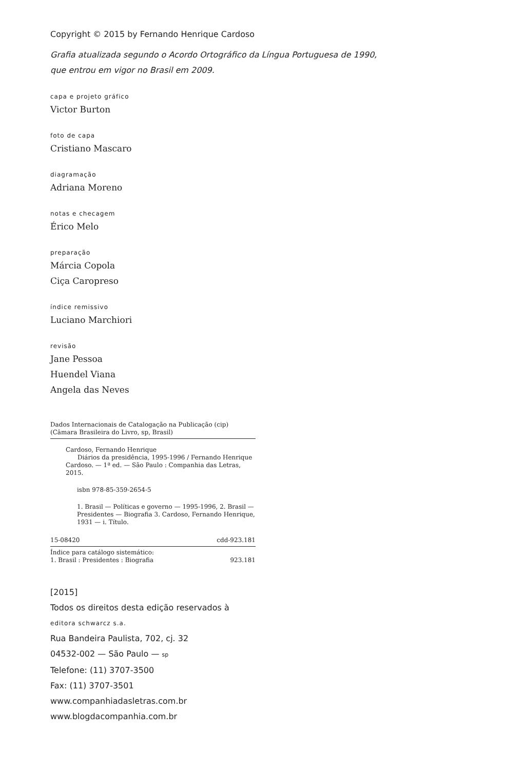Copyright © 2015 by Fernando Henrique Cardoso
Grafia atualizada segundo o Acordo Ortográfico da Língua Portuguesa de 1990,
que entrou em vigor no Brasil em 2009.
capa e projeto gráfico
Victor Burton
foto de capa
Cristiano Mascaro
diagramação
Adriana Moreno
notas e checagem
Érico Melo
preparação
Márcia Copola
Ciça Caropreso
índice remissivo
Luciano Marchiori
revisão
Jane Pessoa
Huendel Viana
Angela das Neves
Dados Internacionais de Catalogação na Publicação (cip)
(Câmara Brasileira do Livro, sp, Brasil)
Cardoso, Fernando Henrique
Diários da presidência, 1995-1996 / Fernando Henrique Cardoso. — 1ª ed. — São Paulo : Companhia das Letras, 2015.
isbn 978-85-359-2654-5
1. Brasil — Políticas e governo — 1995-1996, 2. Brasil — Presidentes — Biografia 3. Cardoso, Fernando Henrique, 1931 — i. Título.
15-08420 cdd-923.181
Índice para catálogo sistemático:
1. Brasil : Presidentes : Biografia 923.181
[2015]
Todos os direitos desta edição reservados à
editora schwarcz s.a.
Rua Bandeira Paulista, 702, cj. 32
04532-002 — São Paulo — sp
Telefone: (11) 3707-3500
Fax: (11) 3707-3501
www.companhiadasletras.com.br
www.blogdacompanhia.com.br